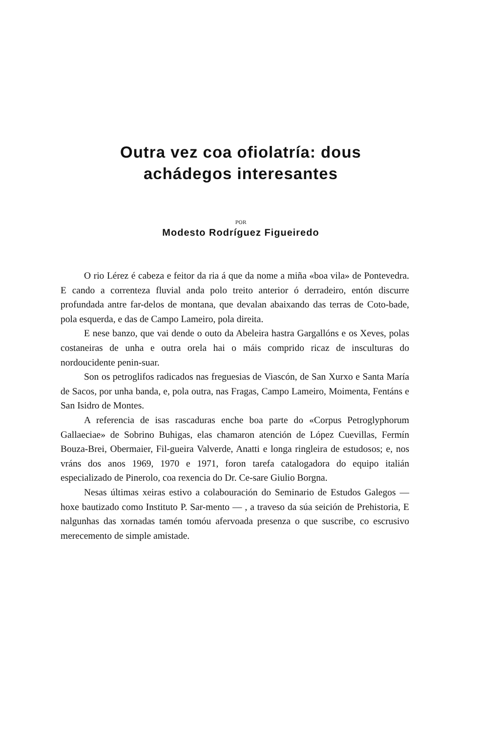Outra vez coa ofiolatría: dous
achádegos interesantes
POR
Modesto Rodríguez Figueiredo
O rio Lérez é cabeza e feitor da ria á que da nome a miña «boa vila» de Pontevedra. E cando a correnteza fluvial anda polo treito anterior ó derradeiro, entón discurre profundada antre far-delos de montana, que devalan abaixando das terras de Coto-bade, pola esquerda, e das de Campo Lameiro, pola direita.
E nese banzo, que vai dende o outo da Abeleira hastra Gargallóns e os Xeves, polas costaneiras de unha e outra orela hai o máis comprido ricaz de insculturas do nordoucidente penin-suar.
Son os petroglifos radicados nas freguesias de Viascón, de San Xurxo e Santa María de Sacos, por unha banda, e, pola outra, nas Fragas, Campo Lameiro, Moimenta, Fentáns e San Isidro de Montes.
A referencia de isas rascaduras enche boa parte do «Corpus Petroglyphorum Gallaeciae» de Sobrino Buhigas, elas chamaron atención de López Cuevillas, Fermín Bouza-Brei, Obermaier, Fil-gueira Valverde, Anatti e longa ringleira de estudosos; e, nos vráns dos anos 1969, 1970 e 1971, foron tarefa catalogadora do equipo italián especializado de Pinerolo, coa rexencia do Dr. Ce-sare Giulio Borgna.
Nesas últimas xeiras estivo a colabouración do Seminario de Estudos Galegos — hoxe bautizado como Instituto P. Sar-mento — , a traveso da súa seición de Prehistoria, E nalgunhas das xornadas tamén tomóu afervoada presenza o que suscribe, co escrusivo merecemento de simple amistade.